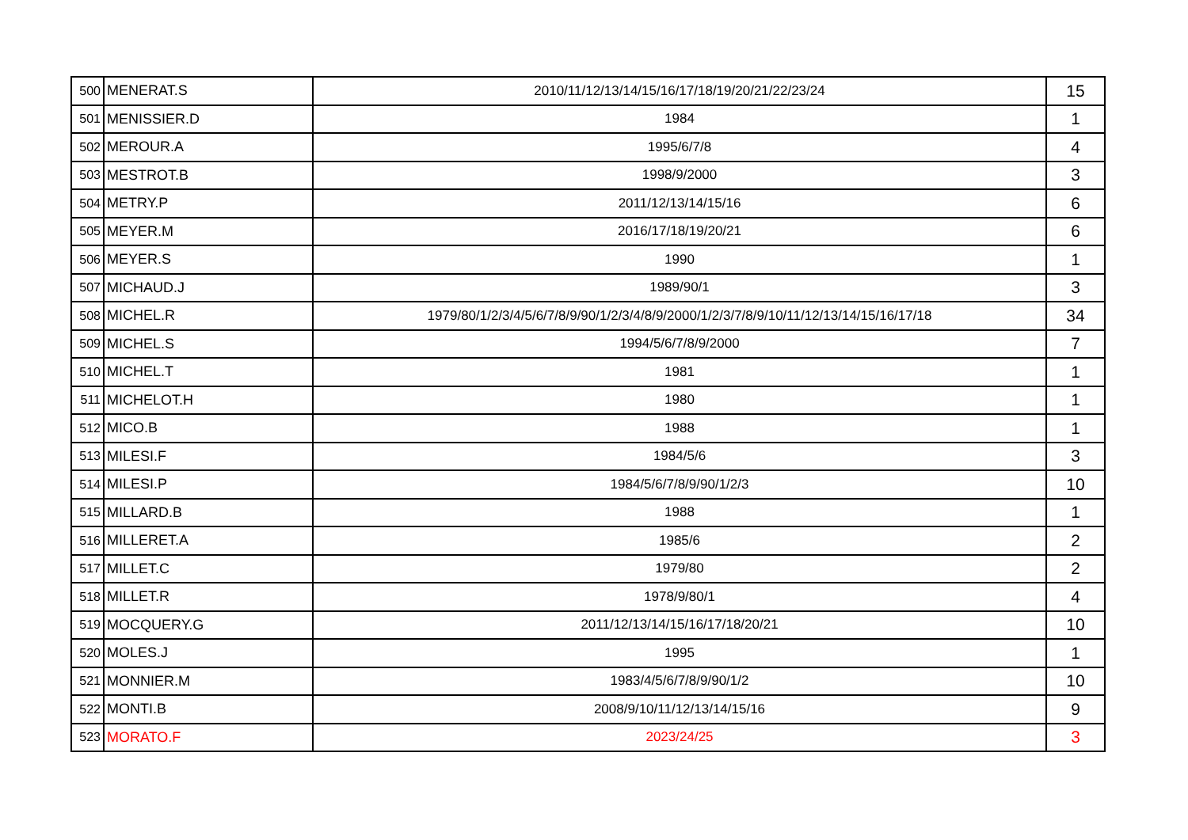| 500 | MENERAT.S | 2010/11/12/13/14/15/16/17/18/19/20/21/22/23/24 | 15 |
| 501 | MENISSIER.D | 1984 | 1 |
| 502 | MEROUR.A | 1995/6/7/8 | 4 |
| 503 | MESTROT.B | 1998/9/2000 | 3 |
| 504 | METRY.P | 2011/12/13/14/15/16 | 6 |
| 505 | MEYER.M | 2016/17/18/19/20/21 | 6 |
| 506 | MEYER.S | 1990 | 1 |
| 507 | MICHAUD.J | 1989/90/1 | 3 |
| 508 | MICHEL.R | 1979/80/1/2/3/4/5/6/7/8/9/90/1/2/3/4/8/9/2000/1/2/3/7/8/9/10/11/12/13/14/15/16/17/18 | 34 |
| 509 | MICHEL.S | 1994/5/6/7/8/9/2000 | 7 |
| 510 | MICHEL.T | 1981 | 1 |
| 511 | MICHELOT.H | 1980 | 1 |
| 512 | MICO.B | 1988 | 1 |
| 513 | MILESI.F | 1984/5/6 | 3 |
| 514 | MILESI.P | 1984/5/6/7/8/9/90/1/2/3 | 10 |
| 515 | MILLARD.B | 1988 | 1 |
| 516 | MILLERET.A | 1985/6 | 2 |
| 517 | MILLET.C | 1979/80 | 2 |
| 518 | MILLET.R | 1978/9/80/1 | 4 |
| 519 | MOCQUERY.G | 2011/12/13/14/15/16/17/18/20/21 | 10 |
| 520 | MOLES.J | 1995 | 1 |
| 521 | MONNIER.M | 1983/4/5/6/7/8/9/90/1/2 | 10 |
| 522 | MONTI.B | 2008/9/10/11/12/13/14/15/16 | 9 |
| 523 | MORATO.F | 2023/24/25 | 3 |